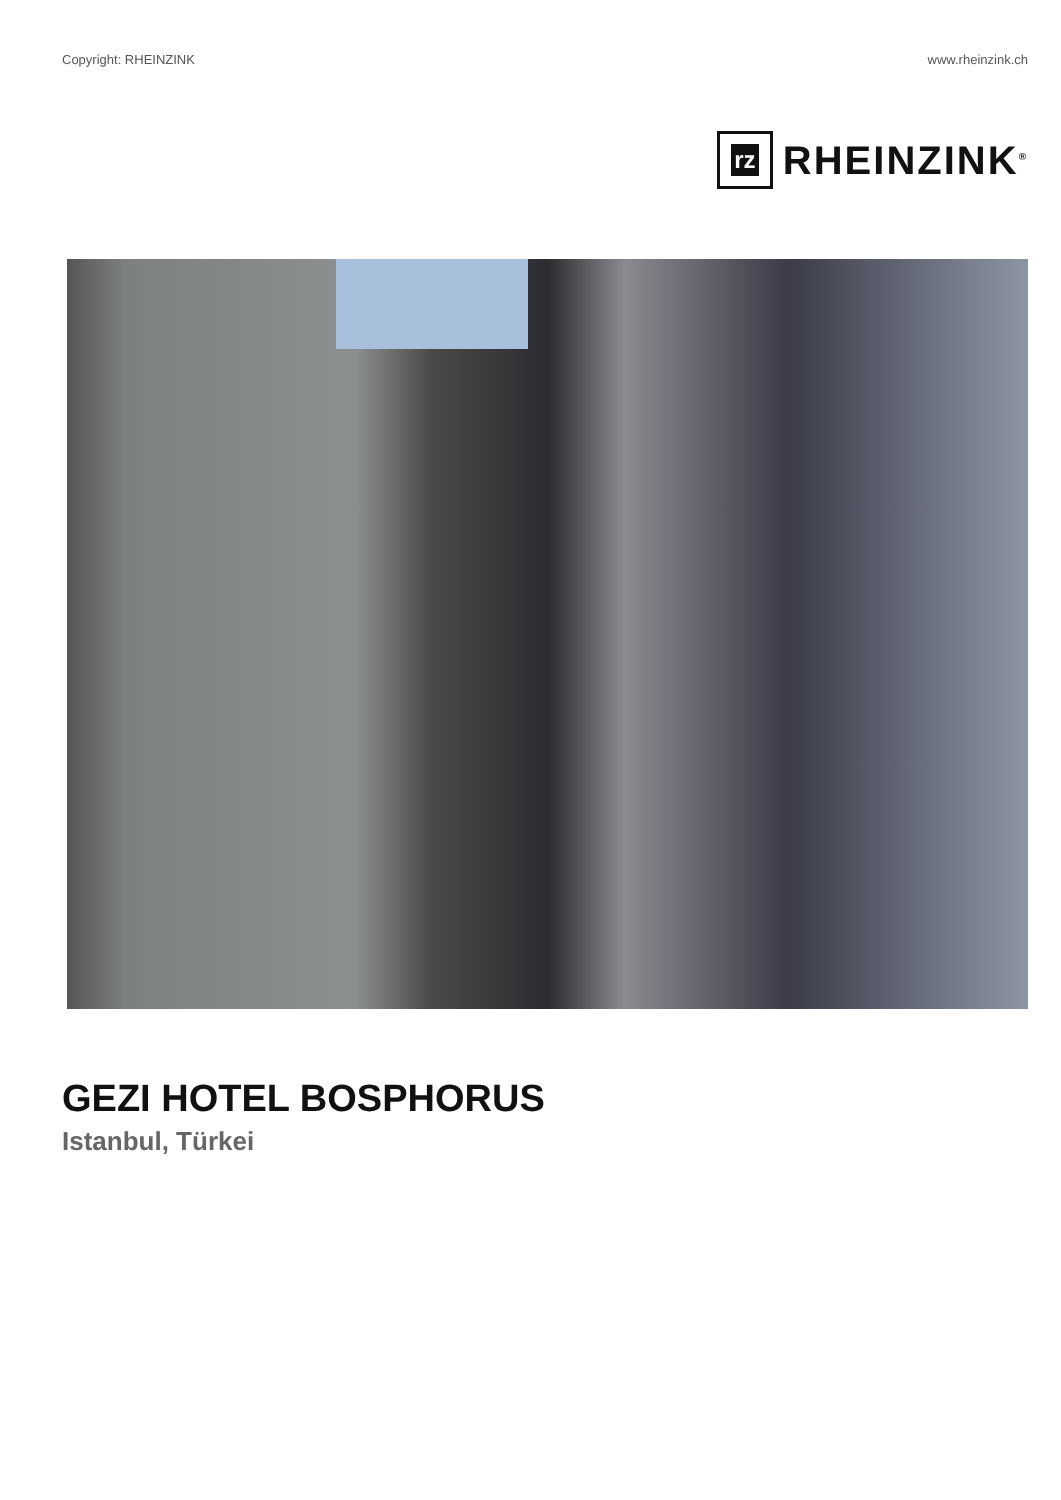Copyright: RHEINZINK www.rheinzink.ch
rz
RHEINZINK<sup>®</sup>
GEZI HOTEL BOSPHORUS
Istanbul, Türkei